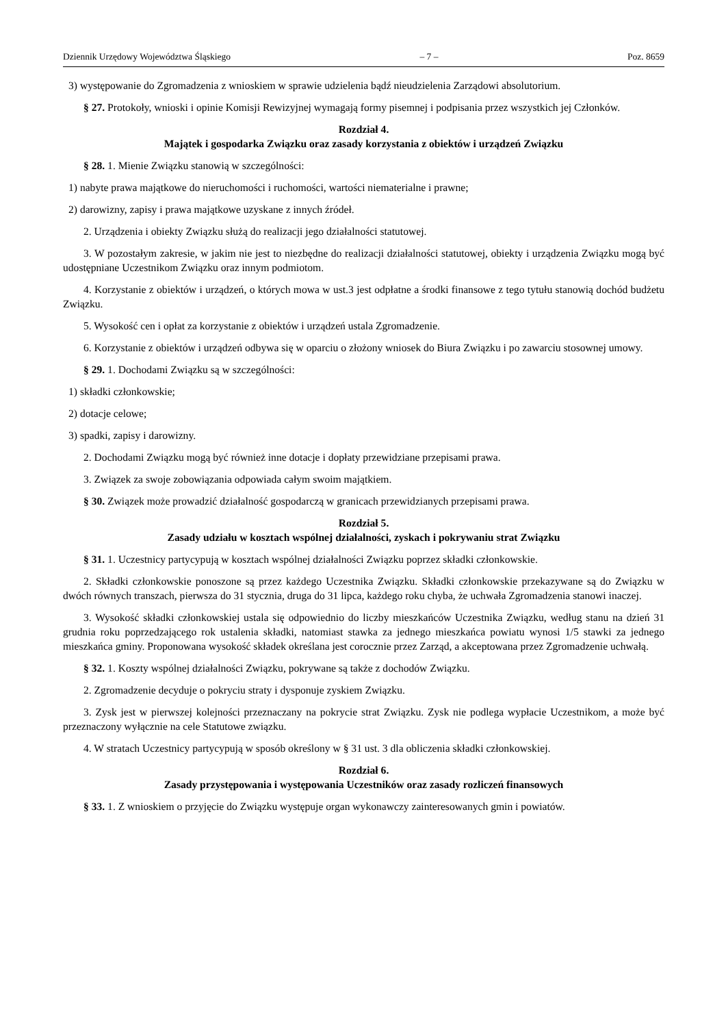Dziennik Urzędowy Województwa Śląskiego – 7 – Poz. 8659
3) występowanie do Zgromadzenia z wnioskiem w sprawie udzielenia bądź nieudzielenia Zarządowi absolutorium.
§ 27. Protokoły, wnioski i opinie Komisji Rewizyjnej wymagają formy pisemnej i podpisania przez wszystkich jej Członków.
Rozdział 4.
Majątek i gospodarka Związku oraz zasady korzystania z obiektów i urządzeń Związku
§ 28. 1. Mienie Związku stanowią w szczególności:
1) nabyte prawa majątkowe do nieruchomości i ruchomości, wartości niematerialne i prawne;
2) darowizny, zapisy i prawa majątkowe uzyskane z innych źródeł.
2. Urządzenia i obiekty Związku służą do realizacji jego działalności statutowej.
3. W pozostałym zakresie, w jakim nie jest to niezbędne do realizacji działalności statutowej, obiekty i urządzenia Związku mogą być udostępniane Uczestnikom Związku oraz innym podmiotom.
4. Korzystanie z obiektów i urządzeń, o których mowa w ust.3 jest odpłatne a środki finansowe z tego tytułu stanowią dochód budżetu Związku.
5. Wysokość cen i opłat za korzystanie z obiektów i urządzeń ustala Zgromadzenie.
6. Korzystanie z obiektów i urządzeń odbywa się w oparciu o złożony wniosek do Biura Związku i po zawarciu stosownej umowy.
§ 29. 1. Dochodami Związku są w szczególności:
1) składki członkowskie;
2) dotacje celowe;
3) spadki, zapisy i darowizny.
2. Dochodami Związku mogą być również inne dotacje i dopłaty przewidziane przepisami prawa.
3. Związek za swoje zobowiązania odpowiada całym swoim majątkiem.
§ 30. Związek może prowadzić działalność gospodarczą w granicach przewidzianych przepisami prawa.
Rozdział 5.
Zasady udziału w kosztach wspólnej działalności, zyskach i pokrywaniu strat Związku
§ 31. 1. Uczestnicy partycypują w kosztach wspólnej działalności Związku poprzez składki członkowskie.
2. Składki członkowskie ponoszone są przez każdego Uczestnika Związku. Składki członkowskie przekazywane są do Związku w dwóch równych transzach, pierwsza do 31 stycznia, druga do 31 lipca, każdego roku chyba, że uchwała Zgromadzenia stanowi inaczej.
3. Wysokość składki członkowskiej ustala się odpowiednio do liczby mieszkańców Uczestnika Związku, według stanu na dzień 31 grudnia roku poprzedzającego rok ustalenia składki, natomiast stawka za jednego mieszkańca powiatu wynosi 1/5 stawki za jednego mieszkańca gminy. Proponowana wysokość składek określana jest corocznie przez Zarząd, a akceptowana przez Zgromadzenie uchwałą.
§ 32. 1. Koszty wspólnej działalności Związku, pokrywane są także z dochodów Związku.
2. Zgromadzenie decyduje o pokryciu straty i dysponuje zyskiem Związku.
3. Zysk jest w pierwszej kolejności przeznaczany na pokrycie strat Związku. Zysk nie podlega wypłacie Uczestnikom, a może być przeznaczony wyłącznie na cele Statutowe związku.
4. W stratach Uczestnicy partycypują w sposób określony w § 31 ust. 3 dla obliczenia składki członkowskiej.
Rozdział 6.
Zasady przystępowania i występowania Uczestników oraz zasady rozliczeń finansowych
§ 33. 1. Z wnioskiem o przyjęcie do Związku występuje organ wykonawczy zainteresowanych gmin i powiatów.